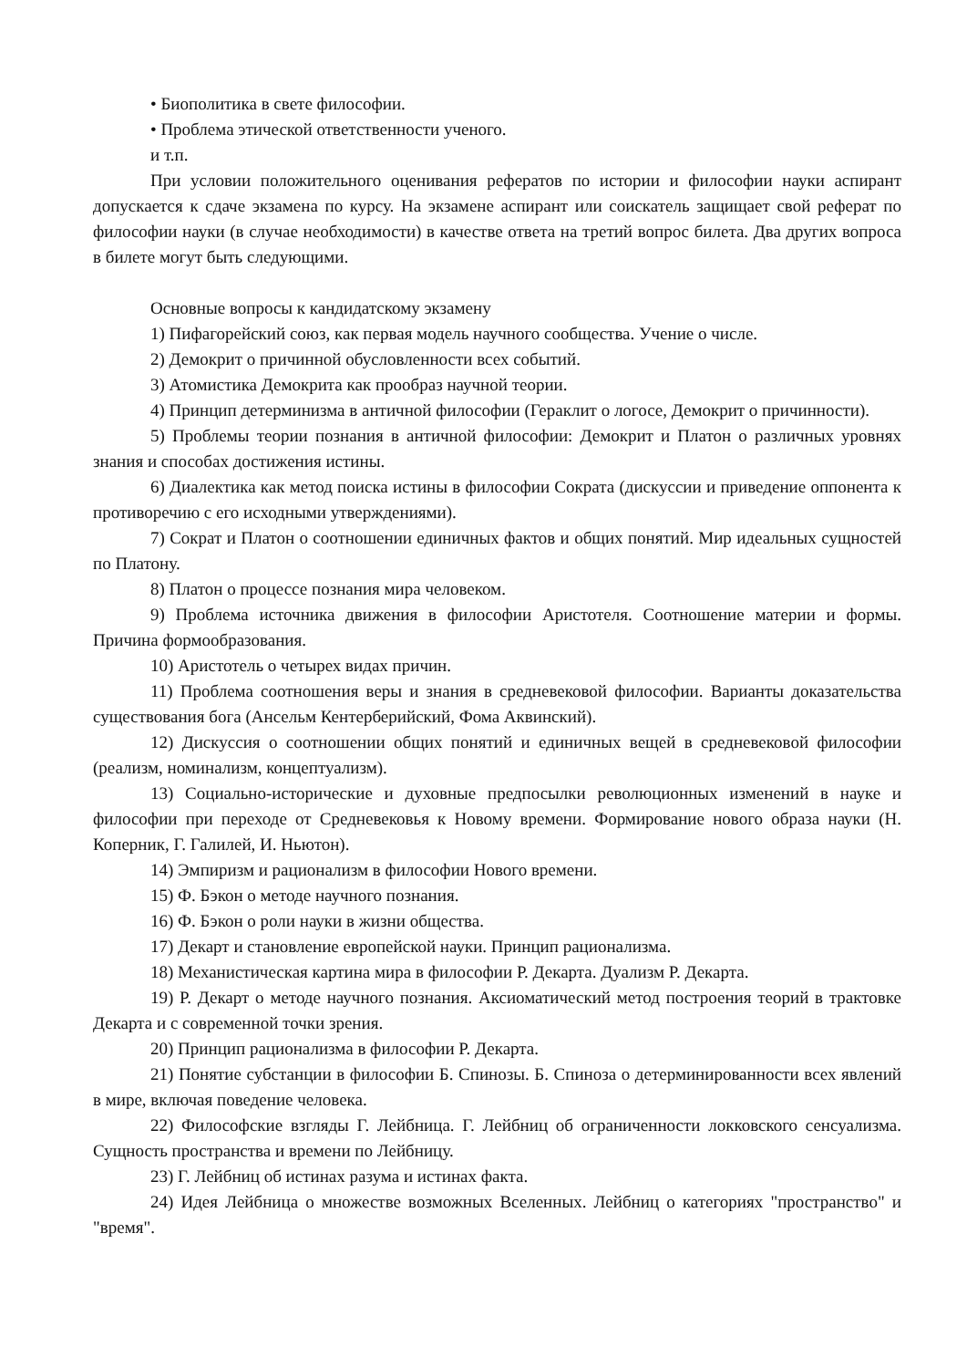• Биополитика в свете философии.
• Проблема этической ответственности ученого.
и т.п.
При условии положительного оценивания рефератов по истории и философии науки аспирант допускается к сдаче экзамена по курсу. На экзамене аспирант или соискатель защищает свой реферат по философии науки (в случае необходимости) в качестве ответа на третий вопрос билета. Два других вопроса в билете могут быть следующими.
Основные вопросы к кандидатскому экзамену
1) Пифагорейский союз, как первая модель научного сообщества. Учение о числе.
2) Демокрит о причинной обусловленности всех событий.
3) Атомистика Демокрита как прообраз научной теории.
4) Принцип детерминизма в античной философии (Гераклит о логосе, Демокрит о причинности).
5) Проблемы теории познания в античной философии: Демокрит и Платон о различных уровнях знания и способах достижения истины.
6) Диалектика как метод поиска истины в философии Сократа (дискуссии и приведение оппонента к противоречию с его исходными утверждениями).
7) Сократ и Платон о соотношении единичных фактов и общих понятий. Мир идеальных сущностей по Платону.
8) Платон о процессе познания мира человеком.
9) Проблема источника движения в философии Аристотеля. Соотношение материи и формы. Причина формообразования.
10) Аристотель о четырех видах причин.
11) Проблема соотношения веры и знания в средневековой философии. Варианты доказательства существования бога (Ансельм Кентерберийский, Фома Аквинский).
12) Дискуссия о соотношении общих понятий и единичных вещей в средневековой философии (реализм, номинализм, концептуализм).
13) Социально-исторические и духовные предпосылки революционных изменений в науке и философии при переходе от Средневековья к Новому времени. Формирование нового образа науки (Н. Коперник, Г. Галилей, И. Ньютон).
14) Эмпиризм и рационализм в философии Нового времени.
15) Ф. Бэкон о методе научного познания.
16) Ф. Бэкон о роли науки в жизни общества.
17) Декарт и становление европейской науки. Принцип рационализма.
18) Механистическая картина мира в философии Р. Декарта. Дуализм Р. Декарта.
19) Р. Декарт о методе научного познания. Аксиоматический метод построения теорий в трактовке Декарта и с современной точки зрения.
20) Принцип рационализма в философии Р. Декарта.
21) Понятие субстанции в философии Б. Спинозы. Б. Спиноза о детерминированности всех явлений в мире, включая поведение человека.
22) Философские взгляды Г. Лейбница. Г. Лейбниц об ограниченности локковского сенсуализма. Сущность пространства и времени по Лейбницу.
23) Г. Лейбниц об истинах разума и истинах факта.
24) Идея Лейбница о множестве возможных Вселенных. Лейбниц о категориях "пространство" и "время".